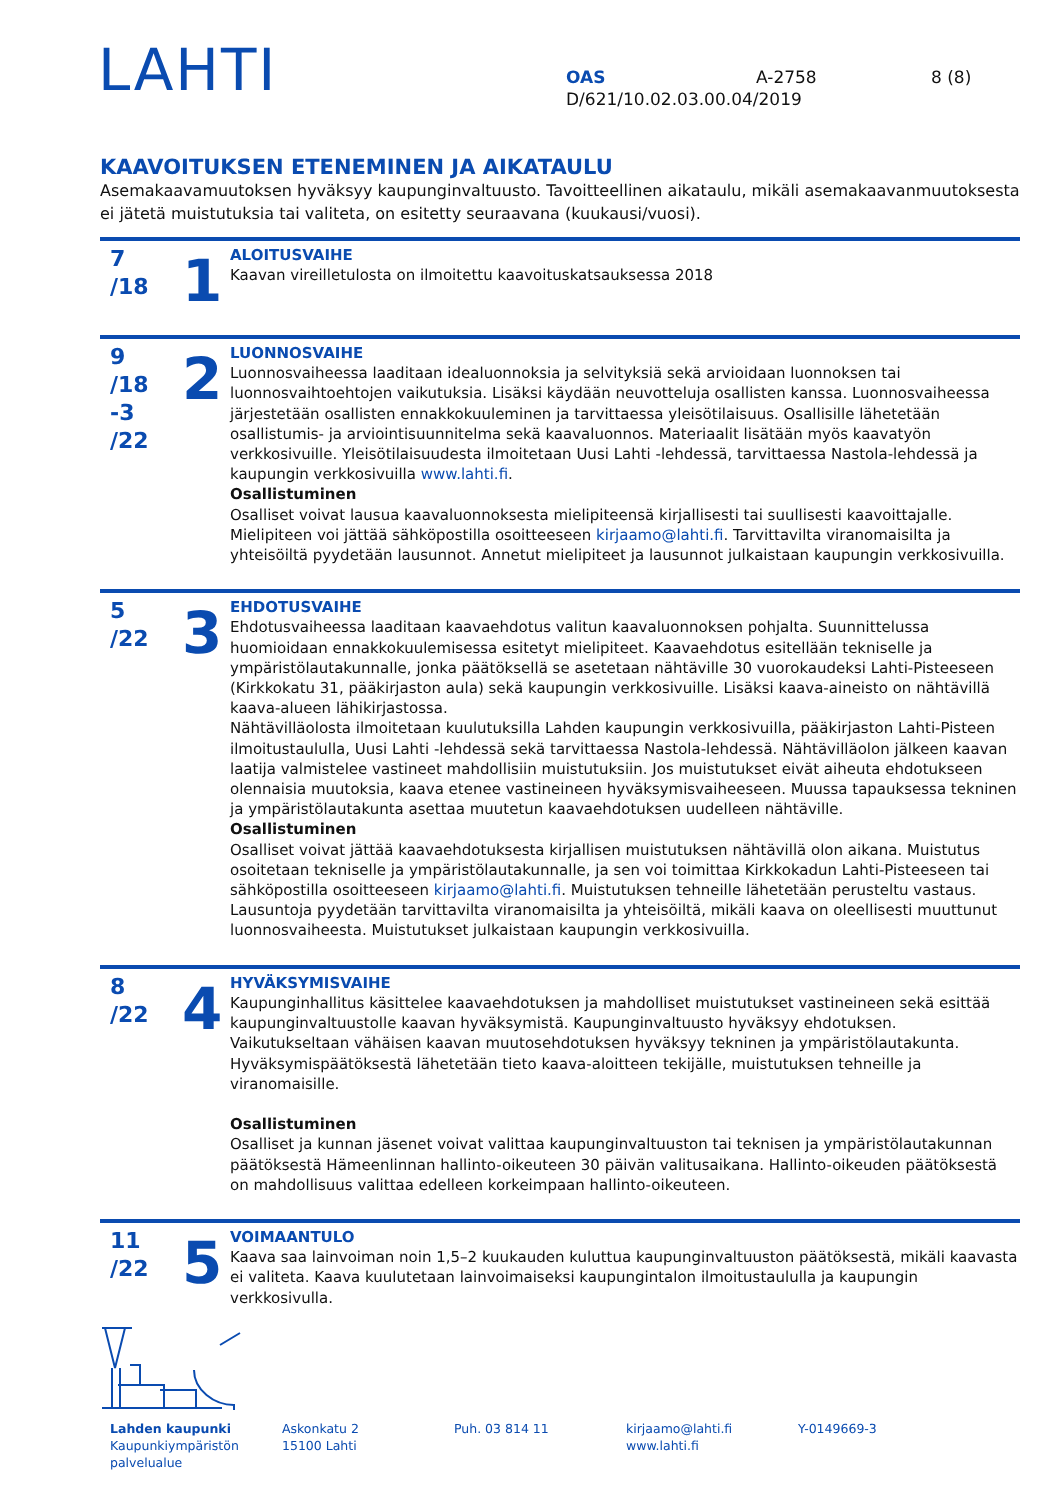LAHTI
OAS A-2758 8 (8)
D/621/10.02.03.00.04/2019
KAAVOITUKSEN ETENEMINEN JA AIKATAULU
Asemakaavamuutoksen hyväksyy kaupunginvaltuusto. Tavoitteellinen aikataulu, mikäli asemakaavanmuutoksesta ei jätetä muistutuksia tai valiteta, on esitetty seuraavana (kuukausi/vuosi).
7
/18
1
ALOITUSVAIHE
Kaavan vireilletulosta on ilmoitettu kaavoituskatsauksessa 2018
9
/18
-3
/22
2
LUONNOSVAIHE
Luonnosvaiheessa laaditaan idealuonnoksia ja selvityksiä sekä arvioidaan luonnoksen tai luonnosvaihtoehtojen vaikutuksia. Lisäksi käydään neuvotteluja osallisten kanssa. Luonnosvaiheessa järjestetään osallisten ennakkokuuleminen ja tarvittaessa yleisötilaisuus. Osallisille lähetetään osallistumis- ja arviointisuunnitelma sekä kaavaluonnos. Materiaalit lisätään myös kaavatyön verkkosivuille. Yleisötilaisuudesta ilmoitetaan Uusi Lahti -lehdessä, tarvittaessa Nastola-lehdessä ja kaupungin verkkosivuilla www.lahti.fi.
Osallistuminen
Osalliset voivat lausua kaavaluonnoksesta mielipiteensä kirjallisesti tai suullisesti kaavoittajalle. Mielipiteen voi jättää sähköpostilla osoitteeseen kirjaamo@lahti.fi. Tarvittavilta viranomaisilta ja yhteisöiltä pyydetään lausunnot. Annetut mielipiteet ja lausunnot julkaistaan kaupungin verkkosivuilla.
5
/22
3
EHDOTUSVAIHE
Ehdotusvaiheessa laaditaan kaavaehdotus valitun kaavaluonnoksen pohjalta. Suunnittelussa huomioidaan ennakkokuulemisessa esitetyt mielipiteet. Kaavaehdotus esitellään tekniselle ja ympäristölautakunnalle, jonka päätöksellä se asetetaan nähtäville 30 vuorokaudeksi Lahti-Pisteeseen (Kirkkokatu 31, pääkirjaston aula) sekä kaupungin verkkosivuille. Lisäksi kaava-aineisto on nähtävillä kaava-alueen lähikirjastossa.
Nähtävilläolosta ilmoitetaan kuulutuksilla Lahden kaupungin verkkosivuilla, pääkirjaston Lahti-Pisteen ilmoitustaululla, Uusi Lahti -lehdessä sekä tarvittaessa Nastola-lehdessä. Nähtävilläolon jälkeen kaavan laatija valmistelee vastineet mahdollisiin muistutuksiin. Jos muistutukset eivät aiheuta ehdotukseen olennaisia muutoksia, kaava etenee vastineineen hyväksymisvaiheeseen. Muussa tapauksessa tekninen ja ympäristölautakunta asettaa muutetun kaavaehdotuksen uudelleen nähtäville.
Osallistuminen
Osalliset voivat jättää kaavaehdotuksesta kirjallisen muistutuksen nähtävillä olon aikana. Muistutus osoitetaan tekniselle ja ympäristölautakunnalle, ja sen voi toimittaa Kirkkokadun Lahti-Pisteeseen tai sähköpostilla osoitteeseen kirjaamo@lahti.fi. Muistutuksen tehneille lähetetään perusteltu vastaus. Lausuntoja pyydetään tarvittavilta viranomaisilta ja yhteisöiltä, mikäli kaava on oleellisesti muuttunut luonnosvaiheesta. Muistutukset julkaistaan kaupungin verkkosivuilla.
8
/22
4
HYVÄKSYMISVAIHE
Kaupunginhallitus käsittelee kaavaehdotuksen ja mahdolliset muistutukset vastineineen sekä esittää kaupunginvaltuustolle kaavan hyväksymistä. Kaupunginvaltuusto hyväksyy ehdotuksen. Vaikutukseltaan vähäisen kaavan muutosehdotuksen hyväksyy tekninen ja ympäristölautakunta. Hyväksymispäätöksestä lähetetään tieto kaava-aloitteen tekijälle, muistutuksen tehneille ja viranomaisille.
Osallistuminen
Osalliset ja kunnan jäsenet voivat valittaa kaupunginvaltuuston tai teknisen ja ympäristölautakunnan päätöksestä Hämeenlinnan hallinto-oikeuteen 30 päivän valitusaikana. Hallinto-oikeuden päätöksestä on mahdollisuus valittaa edelleen korkeimpaan hallinto-oikeuteen.
11
/22
5
VOIMAANTULO
Kaava saa lainvoiman noin 1,5–2 kuukauden kuluttua kaupunginvaltuuston päätöksestä, mikäli kaavasta ei valiteta. Kaava kuulutetaan lainvoimaiseksi kaupungintalon ilmoitustaululla ja kaupungin verkkosivulla.
Lahden kaupunki
Kaupunkiympäristön palvelualue
Askonkatu 2
15100 Lahti
Puh. 03 814 11 kirjaamo@lahti.fi
www.lahti.fi
Y-0149669-3